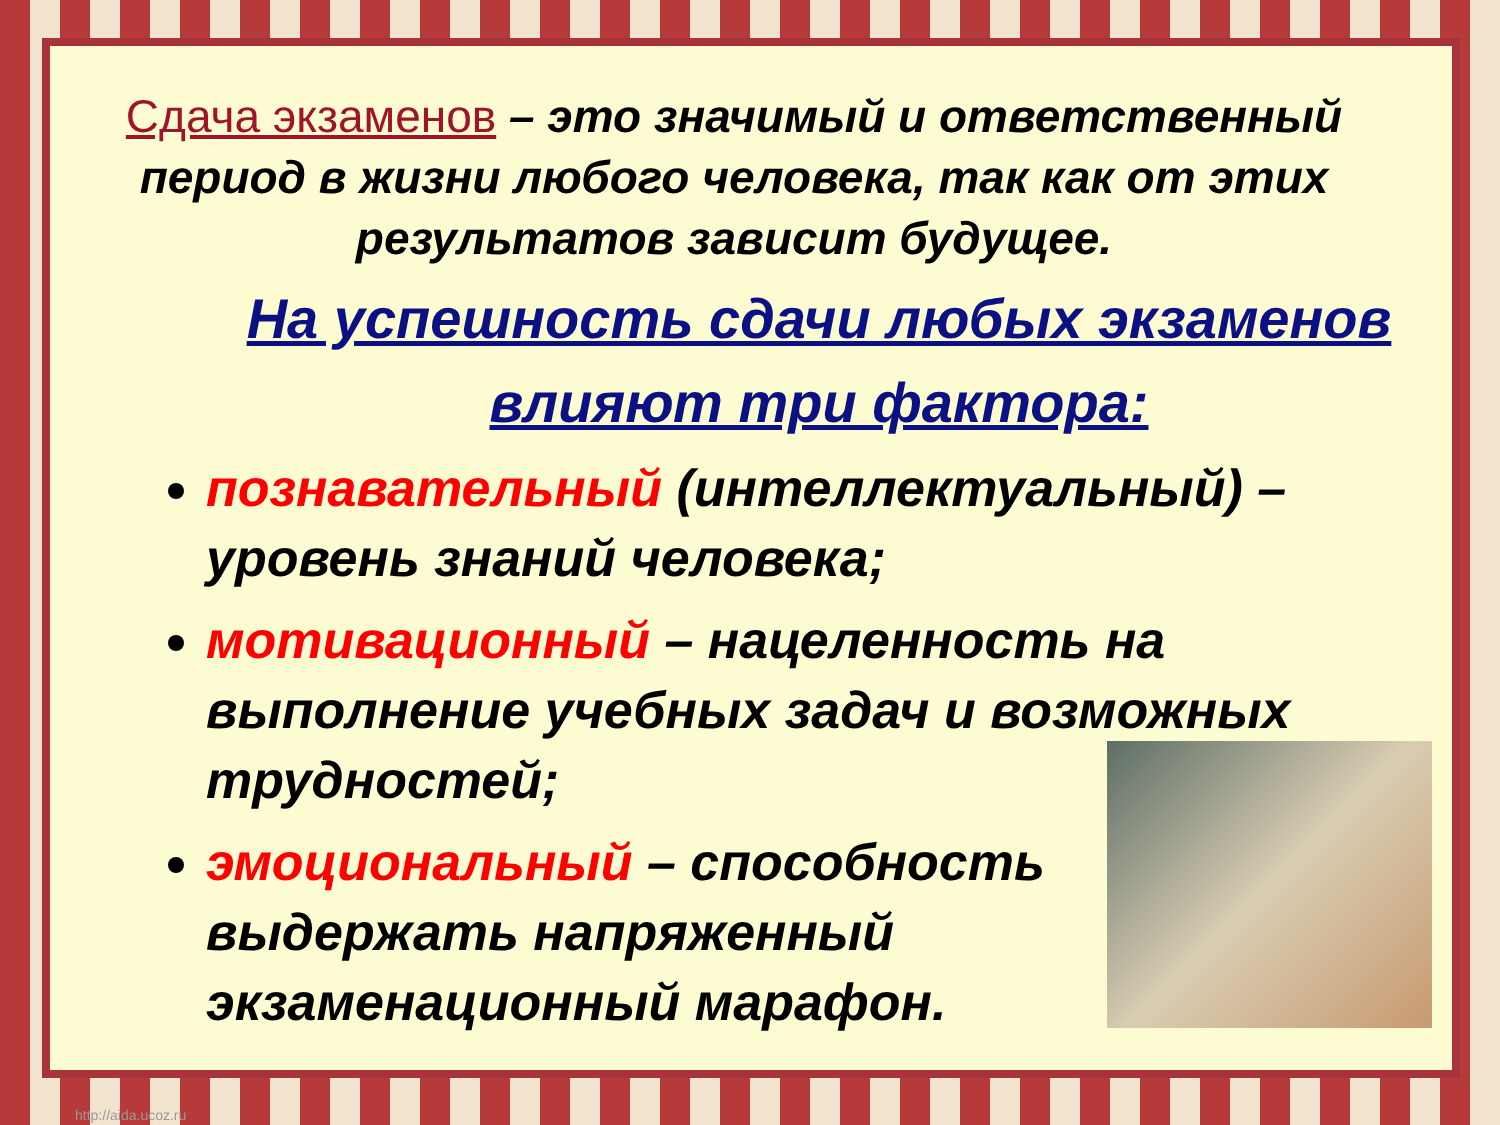Сдача экзаменов – это значимый и ответственный период в жизни любого человека, так как от этих результатов зависит будущее.
На успешность сдачи любых экзаменов влияют три фактора:
познавательный (интеллектуальный) – уровень знаний человека;
мотивационный – нацеленность на выполнение учебных задач и возможных трудностей;
эмоциональный – способность
выдержать напряженный
экзаменационный марафон.
http://aida.ucoz.ru